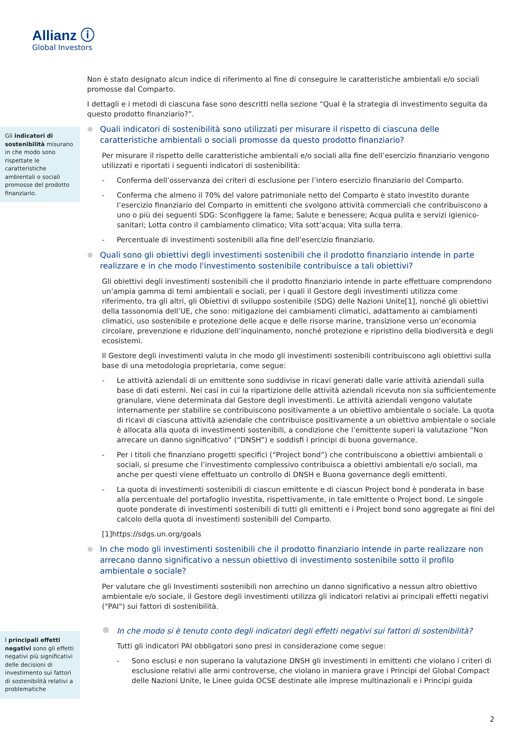Allianz ⓘ
Global Investors
Gli indicatori di sostenibilità misurano in che modo sono rispettate le caratteristiche ambientali o sociali promosse del prodotto finanziario.
I principali effetti negativi sono gli effetti negativi più significativi delle decisioni di investimento sui fattori di sostenibilità relativi a problematiche
Non è stato designato alcun indice di riferimento al fine di conseguire le caratteristiche ambientali e/o sociali promosse dal Comparto.
I dettagli e i metodi di ciascuna fase sono descritti nella sezione “Qual è la strategia di investimento seguita da questo prodotto finanziario?”.
Quali indicatori di sostenibilità sono utilizzati per misurare il rispetto di ciascuna delle caratteristiche ambientali o sociali promosse da questo prodotto finanziario?
Per misurare il rispetto delle caratteristiche ambientali e/o sociali alla fine dell’esercizio finanziario vengono utilizzati e riportati i seguenti indicatori di sostenibilità:
- Conferma dell’osservanza dei criteri di esclusione per l’intero esercizio finanziario del Comparto.
- Conferma che almeno il 70% del valore patrimoniale netto del Comparto è stato investito durante l’esercizio finanziario del Comparto in emittenti che svolgono attività commerciali che contribuiscono a uno o più dei seguenti SDG: Sconfiggere la fame; Salute e benessere; Acqua pulita e servizi igienico-sanitari; Lotta contro il cambiamento climatico; Vita sott’acqua; Vita sulla terra.
- Percentuale di investimenti sostenibili alla fine dell’esercizio finanziario.
Quali sono gli obiettivi degli investimenti sostenibili che il prodotto finanziario intende in parte realizzare e in che modo l'investimento sostenibile contribuisce a tali obiettivi?
Gli obiettivi degli investimenti sostenibili che il prodotto finanziario intende in parte effettuare comprendono un’ampia gamma di temi ambientali e sociali, per i quali il Gestore degli investimenti utilizza come riferimento, tra gli altri, gli Obiettivi di sviluppo sostenibile (SDG) delle Nazioni Unite[1], nonché gli obiettivi della tassonomia dell’UE, che sono: mitigazione dei cambiamenti climatici, adattamento ai cambiamenti climatici, uso sostenibile e protezione delle acque e delle risorse marine, transizione verso un’economia circolare, prevenzione e riduzione dell’inquinamento, nonché protezione e ripristino della biodiversità e degli ecosistemi.
Il Gestore degli investimenti valuta in che modo gli investimenti sostenibili contribuiscono agli obiettivi sulla base di una metodologia proprietaria, come segue:
- Le attività aziendali di un emittente sono suddivise in ricavi generati dalle varie attività aziendali sulla base di dati esterni. Nei casi in cui la ripartizione delle attività aziendali ricevuta non sia sufficientemente granulare, viene determinata dal Gestore degli investimenti. Le attività aziendali vengono valutate internamente per stabilire se contribuiscono positivamente a un obiettivo ambientale o sociale. La quota di ricavi di ciascuna attività aziendale che contribuisce positivamente a un obiettivo ambientale o sociale è allocata alla quota di investimenti sostenibili, a condizione che l’emittente superi la valutazione “Non arrecare un danno significativo” (“DNSH”) e soddisfi i principi di buona governance.
- Per i titoli che finanziano progetti specifici (“Project bond”) che contribuiscono a obiettivi ambientali o sociali, si presume che l’investimento complessivo contribuisca a obiettivi ambientali e/o sociali, ma anche per questi viene effettuato un controllo di DNSH e Buona governance degli emittenti.
- La quota di investimenti sostenibili di ciascun emittente e di ciascun Project bond è ponderata in base alla percentuale del portafoglio investita, rispettivamente, in tale emittente o Project bond. Le singole quote ponderate di investimenti sostenibili di tutti gli emittenti e i Project bond sono aggregate ai fini del calcolo della quota di investimenti sostenibili del Comparto.
[1]https://sdgs.un.org/goals
In che modo gli investimenti sostenibili che il prodotto finanziario intende in parte realizzare non arrecano danno significativo a nessun obiettivo di investimento sostenibile sotto il profilo ambientale o sociale?
Per valutare che gli Investimenti sostenibili non arrechino un danno significativo a nessun altro obiettivo ambientale e/o sociale, il Gestore degli investimenti utilizza gli indicatori relativi ai principali effetti negativi ("PAI") sui fattori di sostenibilità.
In che modo si è tenuto conto degli indicatori degli effetti negativi sui fattori di sostenibilità?
Tutti gli indicatori PAI obbligatori sono presi in considerazione come segue:
- Sono esclusi e non superano la valutazione DNSH gli investimenti in emittenti che violano i criteri di esclusione relativi alle armi controverse, che violano in maniera grave i Principi del Global Compact delle Nazioni Unite, le Linee guida OCSE destinate alle imprese multinazionali e i Principi guida
2